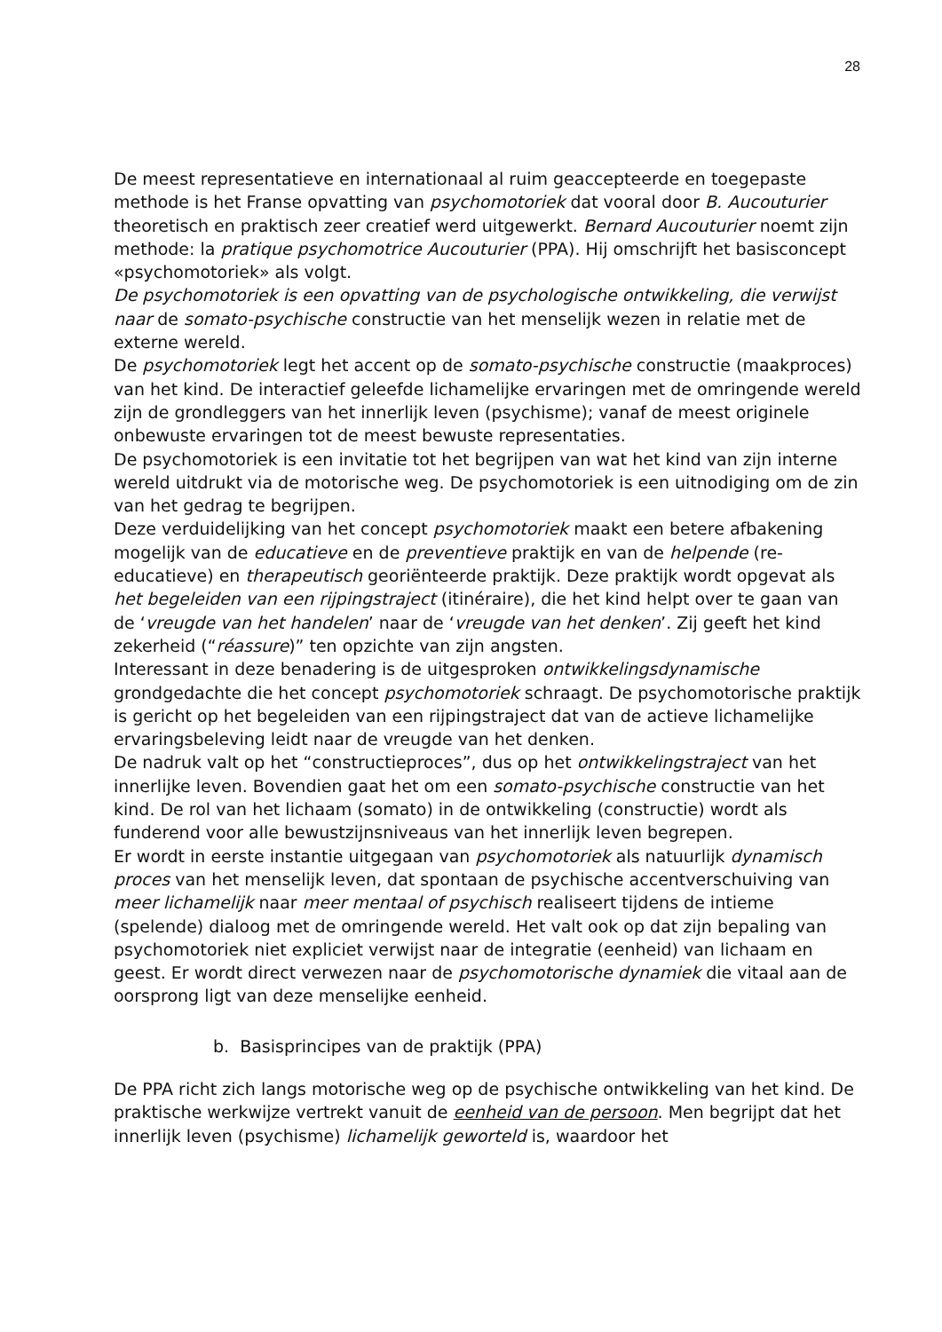28
De meest representatieve en internationaal al ruim geaccepteerde en toegepaste methode is het Franse opvatting van psychomotoriek dat vooral door B. Aucouturier theoretisch en praktisch zeer creatief werd uitgewerkt. Bernard Aucouturier noemt zijn methode: la pratique psychomotrice Aucouturier (PPA). Hij omschrijft het basisconcept «psychomotoriek» als volgt.
De psychomotoriek is een opvatting van de psychologische ontwikkeling, die verwijst naar de somato-psychische constructie van het menselijk wezen in relatie met de externe wereld.
De psychomotoriek legt het accent op de somato-psychische constructie (maakproces) van het kind. De interactief geleefde lichamelijke ervaringen met de omringende wereld zijn de grondleggers van het innerlijk leven (psychisme); vanaf de meest originele onbewuste ervaringen tot de meest bewuste representaties.
De psychomotoriek is een invitatie tot het begrijpen van wat het kind van zijn interne wereld uitdrukt via de motorische weg. De psychomotoriek is een uitnodiging om de zin van het gedrag te begrijpen.
Deze verduidelijking van het concept psychomotoriek maakt een betere afbakening mogelijk van de educatieve en de preventieve praktijk en van de helpende (re-educatieve) en therapeutisch georiënteerde praktijk. Deze praktijk wordt opgevat als het begeleiden van een rijpingstraject (itinéraire), die het kind helpt over te gaan van de ‘vreugde van het handelen’ naar de ‘vreugde van het denken’. Zij geeft het kind zekerheid (“réassure)” ten opzichte van zijn angsten.
Interessant in deze benadering is de uitgesproken ontwikkelingsdynamische grondgedachte die het concept psychomotoriek schraagt. De psychomotorische praktijk is gericht op het begeleiden van een rijpingstraject dat van de actieve lichamelijke ervaringsbeleving leidt naar de vreugde van het denken.
De nadruk valt op het “constructieproces”, dus op het ontwikkelingstraject van het innerlijke leven. Bovendien gaat het om een somato-psychische constructie van het kind. De rol van het lichaam (somato) in de ontwikkeling (constructie) wordt als funderend voor alle bewustzijnsniveaus van het innerlijk leven begrepen.
Er wordt in eerste instantie uitgegaan van psychomotoriek als natuurlijk dynamisch proces van het menselijk leven, dat spontaan de psychische accentverschuiving van meer lichamelijk naar meer mentaal of psychisch realiseert tijdens de intieme (spelende) dialoog met de omringende wereld. Het valt ook op dat zijn bepaling van psychomotoriek niet expliciet verwijst naar de integratie (eenheid) van lichaam en geest. Er wordt direct verwezen naar de psychomotorische dynamiek die vitaal aan de oorsprong ligt van deze menselijke eenheid.
b. Basisprincipes van de praktijk (PPA)
De PPA richt zich langs motorische weg op de psychische ontwikkeling van het kind. De praktische werkwijze vertrekt vanuit de eenheid van de persoon. Men begrijpt dat het innerlijk leven (psychisme) lichamelijk geworteld is, waardoor het